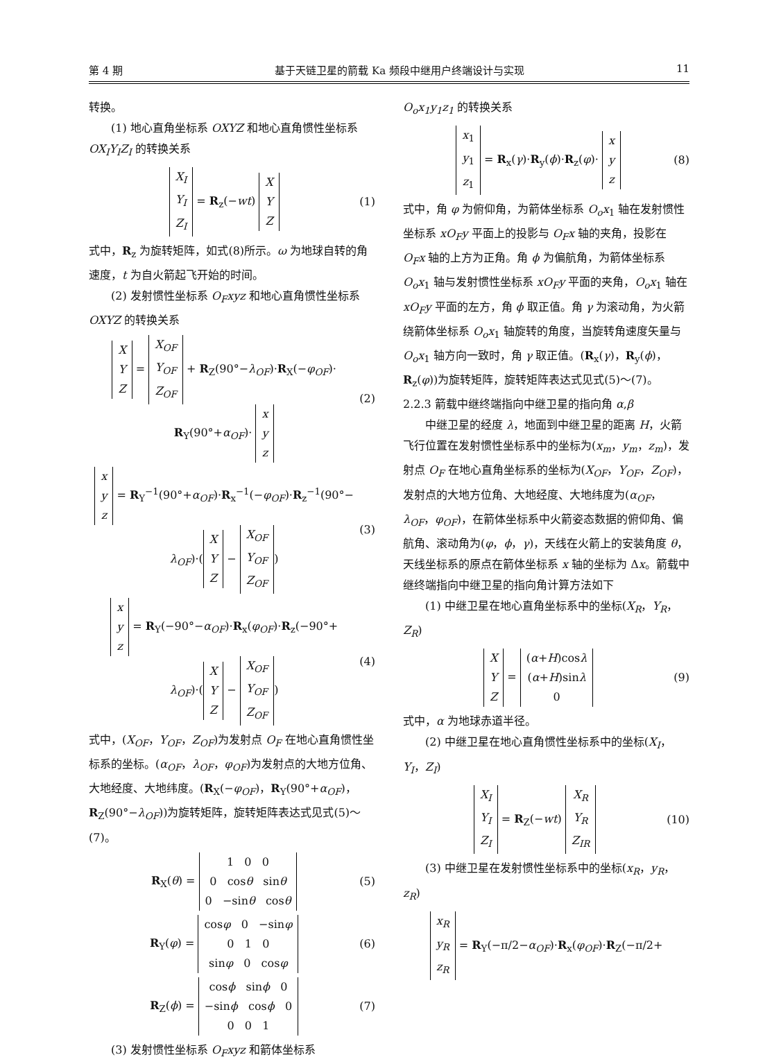第 4 期 基于天链卫星的箭载 Ka 频段中继用户终端设计与实现 11
转换。
(1) 地心直角坐标系 OXYZ 和地心直角惯性坐标系 OX<sub>I</sub>Y<sub>I</sub>Z<sub>I</sub> 的转换关系
X<sub>I</sub>
Y<sub>I</sub>
Z<sub>I</sub> = R<sub>z</sub>(−wt) X
Y
Z (1)
式中，R<sub>z</sub> 为旋转矩阵，如式(8)所示。ω 为地球自转的角速度，t 为自火箭起飞开始的时间。
(2) 发射惯性坐标系 O<sub>F</sub>xyz 和地心直角惯性坐标系 OXYZ 的转换关系
X
Y
Z = X<sub>OF</sub>
Y<sub>OF</sub>
Z<sub>OF</sub> + R<sub>Z</sub>(90°−λ<sub>OF</sub>)·R<sub>X</sub>(−φ<sub>OF</sub>)·
R<sub>Y</sub>(90°+α<sub>OF</sub>)· x
y
z (2)
x
y
z = R<sub>Y</sub><sup>−1</sup>(90°+α<sub>OF</sub>)·R<sub>x</sub><sup>−1</sup>(−φ<sub>OF</sub>)·R<sub>z</sub><sup>−1</sup>(90°−
λ<sub>OF</sub>)·(X
Y
Z − X<sub>OF</sub>
Y<sub>OF</sub>
Z<sub>OF</sub>) (3)
x
y
z = R<sub>Y</sub>(−90°−α<sub>OF</sub>)·R<sub>x</sub>(φ<sub>OF</sub>)·R<sub>z</sub>(−90°+
λ<sub>OF</sub>)·(X
Y
Z − X<sub>OF</sub>
Y<sub>OF</sub>
Z<sub>OF</sub>) (4)
式中，(X<sub>OF</sub>，Y<sub>OF</sub>，Z<sub>OF</sub>)为发射点 O<sub>F</sub> 在地心直角惯性坐标系的坐标。(α<sub>OF</sub>，λ<sub>OF</sub>，φ<sub>OF</sub>)为发射点的大地方位角、大地经度、大地纬度。(R<sub>X</sub>(−φ<sub>OF</sub>)，R<sub>Y</sub>(90°+α<sub>OF</sub>)，R<sub>Z</sub>(90°−λ<sub>OF</sub>))为旋转矩阵，旋转矩阵表达式见式(5)～(7)。
R<sub>X</sub>(θ) = 1 0 0
0 cosθ sinθ
0 −sinθ cosθ (5)
R<sub>Y</sub>(φ) = cosφ 0 −sinφ
0 1 0
sinφ 0 cosφ (6)
R<sub>Z</sub>(ϕ) = cosϕ sinϕ 0
−sinϕ cosϕ 0
0 0 1 (7)
(3) 发射惯性坐标系 O<sub>F</sub>xyz 和箭体坐标系
O<sub>o</sub>x<sub>1</sub>y<sub>1</sub>z<sub>1</sub> 的转换关系
x<sub>1</sub>
y<sub>1</sub>
z<sub>1</sub> = R<sub>x</sub>(γ)·R<sub>y</sub>(ϕ)·R<sub>z</sub>(φ)· x
y
z (8)
式中，角 φ 为俯仰角，为箭体坐标系 O<sub>o</sub>x<sub>1</sub> 轴在发射惯性坐标系 xO<sub>F</sub>y 平面上的投影与 O<sub>F</sub>x 轴的夹角，投影在 O<sub>F</sub>x 轴的上方为正角。角 ϕ 为偏航角，为箭体坐标系 O<sub>o</sub>x<sub>1</sub> 轴与发射惯性坐标系 xO<sub>F</sub>y 平面的夹角，O<sub>o</sub>x<sub>1</sub> 轴在 xO<sub>F</sub>y 平面的左方，角 ϕ 取正值。角 γ 为滚动角，为火箭绕箭体坐标系 O<sub>o</sub>x<sub>1</sub> 轴旋转的角度，当旋转角速度矢量与 O<sub>o</sub>x<sub>1</sub> 轴方向一致时，角 γ 取正值。(R<sub>x</sub>(γ)，R<sub>y</sub>(ϕ)，R<sub>z</sub>(φ))为旋转矩阵，旋转矩阵表达式见式(5)～(7)。
2.2.3 箭载中继终端指向中继卫星的指向角 α,β
中继卫星的经度 λ，地面到中继卫星的距离 H，火箭飞行位置在发射惯性坐标系中的坐标为(x<sub>m</sub>，y<sub>m</sub>，z<sub>m</sub>)，发射点 O<sub>F</sub> 在地心直角坐标系的坐标为(X<sub>OF</sub>，Y<sub>OF</sub>，Z<sub>OF</sub>)，发射点的大地方位角、大地经度、大地纬度为(α<sub>OF</sub>，λ<sub>OF</sub>，φ<sub>OF</sub>)，在箭体坐标系中火箭姿态数据的俯仰角、偏航角、滚动角为(φ，ϕ，γ)，天线在火箭上的安装角度 θ，天线坐标系的原点在箭体坐标系 x 轴的坐标为 Δx。箭载中继终端指向中继卫星的指向角计算方法如下
(1) 中继卫星在地心直角坐标系中的坐标(X<sub>R</sub>，Y<sub>R</sub>，Z<sub>R</sub>)
X
Y
Z = (α+H)cosλ
(α+H)sinλ
0 (9)
式中，α 为地球赤道半径。
(2) 中继卫星在地心直角惯性坐标系中的坐标(X<sub>I</sub>，Y<sub>I</sub>，Z<sub>I</sub>)
X<sub>I</sub>
Y<sub>I</sub>
Z<sub>I</sub> = R<sub>Z</sub>(−wt) X<sub>R</sub>
Y<sub>R</sub>
Z<sub>IR</sub> (10)
(3) 中继卫星在发射惯性坐标系中的坐标(x<sub>R</sub>，y<sub>R</sub>，z<sub>R</sub>)
x<sub>R</sub>
y<sub>R</sub>
z<sub>R</sub> = R<sub>Y</sub>(−π/2−α<sub>OF</sub>)·R<sub>x</sub>(φ<sub>OF</sub>)·R<sub>Z</sub>(−π/2+